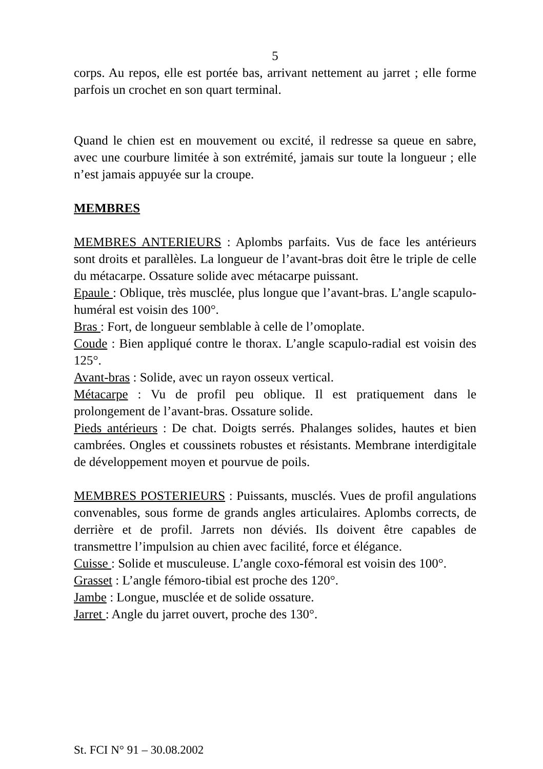5
corps. Au repos, elle est portée bas, arrivant nettement au jarret ; elle forme parfois un crochet en son quart terminal.
Quand le chien est en mouvement ou excité, il redresse sa queue en sabre, avec une courbure limitée à son extrémité, jamais sur toute la longueur ; elle n’est jamais appuyée sur la croupe.
MEMBRES
MEMBRES ANTERIEURS : Aplombs parfaits. Vus de face les antérieurs sont droits et parallèles. La longueur de l’avant-bras doit être le triple de celle du métacarpe. Ossature solide avec métacarpe puissant.
Epaule : Oblique, très musclée, plus longue que l’avant-bras. L’angle scapulo-huméral est voisin des 100°.
Bras : Fort, de longueur semblable à celle de l’omoplate.
Coude : Bien appliqué contre le thorax. L’angle scapulo-radial est voisin des 125°.
Avant-bras : Solide, avec un rayon osseux vertical.
Métacarpe : Vu de profil peu oblique. Il est pratiquement dans le prolongement de l’avant-bras. Ossature solide.
Pieds antérieurs : De chat. Doigts serrés. Phalanges solides, hautes et bien cambrées. Ongles et coussinets robustes et résistants. Membrane interdigitale de développement moyen et pourvue de poils.
MEMBRES POSTERIEURS : Puissants, musclés. Vues de profil angulations convenables, sous forme de grands angles articulaires. Aplombs corrects, de derrière et de profil. Jarrets non déviés. Ils doivent être capables de transmettre l’impulsion au chien avec facilité, force et élégance.
Cuisse : Solide et musculeuse. L’angle coxo-fémoral est voisin des 100°.
Grasset : L’angle fémoro-tibial est proche des 120°.
Jambe : Longue, musclée et de solide ossature.
Jarret : Angle du jarret ouvert, proche des 130°.
St. FCI N° 91 – 30.08.2002